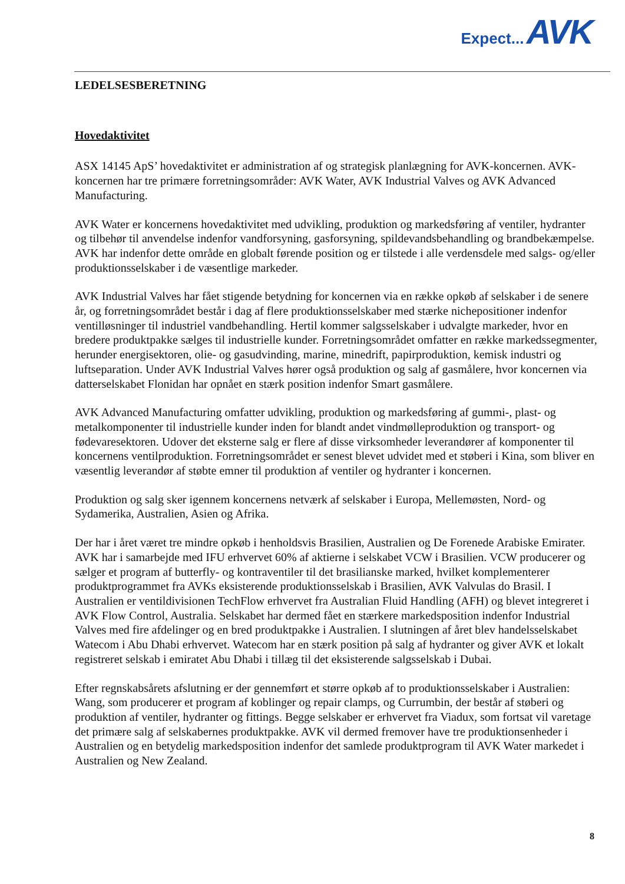Expect... AVK
LEDELSESBERETNING
Hovedaktivitet
ASX 14145 ApS’ hovedaktivitet er administration af og strategisk planlægning for AVK-koncernen. AVK-koncernen har tre primære forretningsområder: AVK Water, AVK Industrial Valves og AVK Advanced Manufacturing.
AVK Water er koncernens hovedaktivitet med udvikling, produktion og markedsføring af ventiler, hydranter og tilbehør til anvendelse indenfor vandforsyning, gasforsyning, spildevandsbehandling og brandbekæmpelse. AVK har indenfor dette område en globalt førende position og er tilstede i alle verdensdele med salgs- og/eller produktionsselskaber i de væsentlige markeder.
AVK Industrial Valves har fået stigende betydning for koncernen via en række opkøb af selskaber i de senere år, og forretningsområdet består i dag af flere produktionsselskaber med stærke nichepositioner indenfor ventilløsninger til industriel vandbehandling. Hertil kommer salgsselskaber i udvalgte markeder, hvor en bredere produktpakke sælges til industrielle kunder. Forretningsområdet omfatter en række markedssegmenter, herunder energisektoren, olie- og gasudvinding, marine, minedrift, papirproduktion, kemisk industri og luftseparation. Under AVK Industrial Valves hører også produktion og salg af gasmålere, hvor koncernen via datterselskabet Flonidan har opnået en stærk position indenfor Smart gasmålere.
AVK Advanced Manufacturing omfatter udvikling, produktion og markedsføring af gummi-, plast- og metalkomponenter til industrielle kunder inden for blandt andet vindmølleproduktion og transport- og fødevaresektoren. Udover det eksterne salg er flere af disse virksomheder leverandører af komponenter til koncernens ventilproduktion. Forretningsområdet er senest blevet udvidet med et støberi i Kina, som bliver en væsentlig leverandør af støbte emner til produktion af ventiler og hydranter i koncernen.
Produktion og salg sker igennem koncernens netværk af selskaber i Europa, Mellemøsten, Nord- og Sydamerika, Australien, Asien og Afrika.
Der har i året været tre mindre opkøb i henholdsvis Brasilien, Australien og De Forenede Arabiske Emirater. AVK har i samarbejde med IFU erhvervet 60% af aktierne i selskabet VCW i Brasilien. VCW producerer og sælger et program af butterfly- og kontraventiler til det brasilianske marked, hvilket komplementerer produktprogrammet fra AVKs eksisterende produktionsselskab i Brasilien, AVK Valvulas do Brasil. I Australien er ventildivisionen TechFlow erhvervet fra Australian Fluid Handling (AFH) og blevet integreret i AVK Flow Control, Australia. Selskabet har dermed fået en stærkere markedsposition indenfor Industrial Valves med fire afdelinger og en bred produktpakke i Australien. I slutningen af året blev handelsselskabet Watecom i Abu Dhabi erhvervet. Watecom har en stærk position på salg af hydranter og giver AVK et lokalt registreret selskab i emiratet Abu Dhabi i tillæg til det eksisterende salgsselskab i Dubai.
Efter regnskabsårets afslutning er der gennemført et større opkøb af to produktionsselskaber i Australien: Wang, som producerer et program af koblinger og repair clamps, og Currumbin, der består af støberi og produktion af ventiler, hydranter og fittings. Begge selskaber er erhvervet fra Viadux, som fortsat vil varetage det primære salg af selskabernes produktpakke. AVK vil dermed fremover have tre produktionsenheder i Australien og en betydelig markedsposition indenfor det samlede produktprogram til AVK Water markedet i Australien og New Zealand.
8